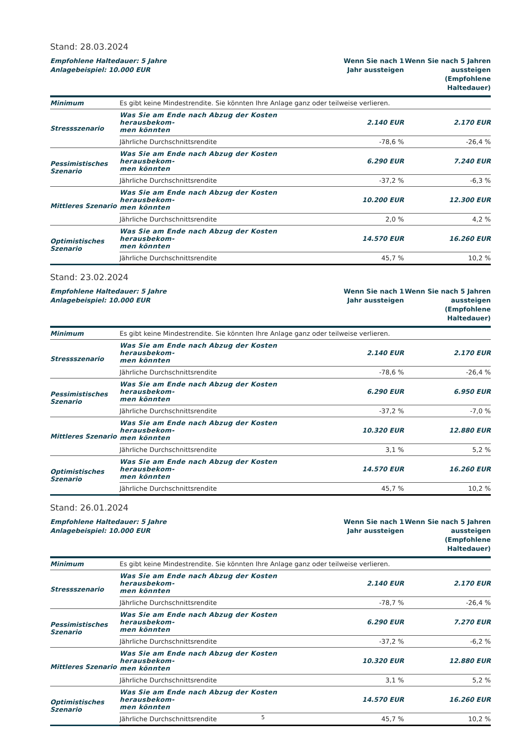Stand: 28.03.2024
| Empfohlene Haltedauer: 5 Jahre Anlagebeispiel: 10.000 EUR | | Wenn Sie nach 1 Jahr aussteigen | Wenn Sie nach 5 Jahren aussteigen (Empfohlene Haltedauer) |
| --- | --- | --- | --- |
| Minimum | Es gibt keine Mindestrendite. Sie könnten Ihre Anlage ganz oder teilweise verlieren. | | |
| Stressszenario | Was Sie am Ende nach Abzug der Kosten herausbekom- men könnten | 2.140 EUR | 2.170 EUR |
| | Jährliche Durchschnittsrendite | -78,6 % | -26,4 % |
| Pessimistisches Szenario | Was Sie am Ende nach Abzug der Kosten herausbekom- men könnten | 6.290 EUR | 7.240 EUR |
| | Jährliche Durchschnittsrendite | -37,2 % | -6,3 % |
| Mittleres Szenario | Was Sie am Ende nach Abzug der Kosten herausbekom- men könnten | 10.200 EUR | 12.300 EUR |
| | Jährliche Durchschnittsrendite | 2,0 % | 4,2 % |
| Optimistisches Szenario | Was Sie am Ende nach Abzug der Kosten herausbekom- men könnten | 14.570 EUR | 16.260 EUR |
| | Jährliche Durchschnittsrendite | 45,7 % | 10,2 % |
Stand: 23.02.2024
| Empfohlene Haltedauer: 5 Jahre Anlagebeispiel: 10.000 EUR | | Wenn Sie nach 1 Jahr aussteigen | Wenn Sie nach 5 Jahren aussteigen (Empfohlene Haltedauer) |
| --- | --- | --- | --- |
| Minimum | Es gibt keine Mindestrendite. Sie könnten Ihre Anlage ganz oder teilweise verlieren. | | |
| Stressszenario | Was Sie am Ende nach Abzug der Kosten herausbekom- men könnten | 2.140 EUR | 2.170 EUR |
| | Jährliche Durchschnittsrendite | -78,6 % | -26,4 % |
| Pessimistisches Szenario | Was Sie am Ende nach Abzug der Kosten herausbekom- men könnten | 6.290 EUR | 6.950 EUR |
| | Jährliche Durchschnittsrendite | -37,2 % | -7,0 % |
| Mittleres Szenario | Was Sie am Ende nach Abzug der Kosten herausbekom- men könnten | 10.320 EUR | 12.880 EUR |
| | Jährliche Durchschnittsrendite | 3,1 % | 5,2 % |
| Optimistisches Szenario | Was Sie am Ende nach Abzug der Kosten herausbekom- men könnten | 14.570 EUR | 16.260 EUR |
| | Jährliche Durchschnittsrendite | 45,7 % | 10,2 % |
Stand: 26.01.2024
| Empfohlene Haltedauer: 5 Jahre Anlagebeispiel: 10.000 EUR | | Wenn Sie nach 1 Jahr aussteigen | Wenn Sie nach 5 Jahren aussteigen (Empfohlene Haltedauer) |
| --- | --- | --- | --- |
| Minimum | Es gibt keine Mindestrendite. Sie könnten Ihre Anlage ganz oder teilweise verlieren. | | |
| Stressszenario | Was Sie am Ende nach Abzug der Kosten herausbekom- men könnten | 2.140 EUR | 2.170 EUR |
| | Jährliche Durchschnittsrendite | -78,7 % | -26,4 % |
| Pessimistisches Szenario | Was Sie am Ende nach Abzug der Kosten herausbekom- men könnten | 6.290 EUR | 7.270 EUR |
| | Jährliche Durchschnittsrendite | -37,2 % | -6,2 % |
| Mittleres Szenario | Was Sie am Ende nach Abzug der Kosten herausbekom- men könnten | 10.320 EUR | 12.880 EUR |
| | Jährliche Durchschnittsrendite | 3,1 % | 5,2 % |
| Optimistisches Szenario | Was Sie am Ende nach Abzug der Kosten herausbekom- men könnten | 14.570 EUR | 16.260 EUR |
| | Jährliche Durchschnittsrendite | 45,7 % | 10,2 % |
5